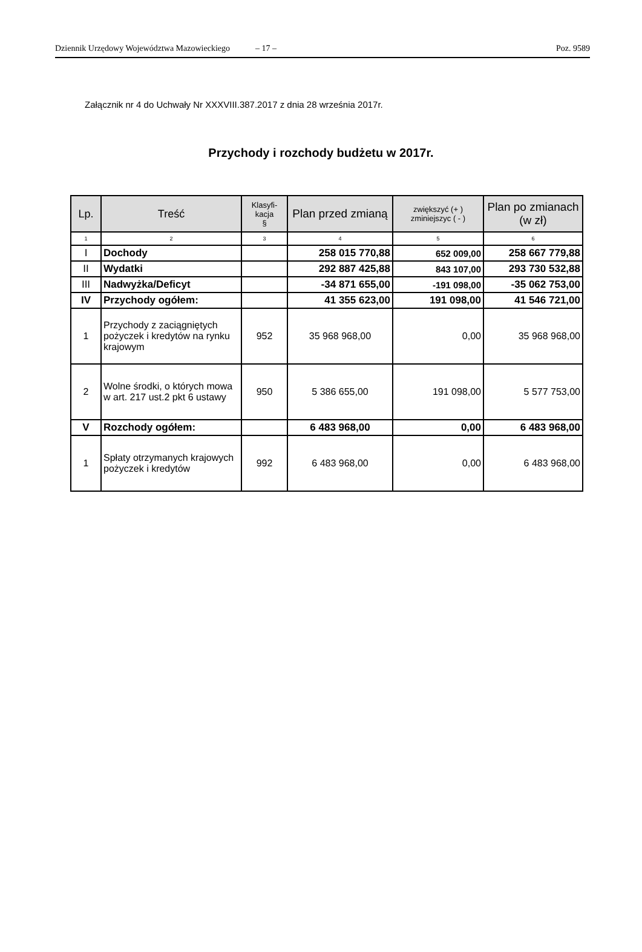Dziennik Urzędowy Województwa Mazowieckiego – 17 – Poz. 9589
Załącznik nr 4 do Uchwały Nr XXXVIII.387.2017 z dnia 28 września 2017r.
Przychody i rozchody budżetu w 2017r.
| Lp. | Treść | Klasyfi- kacja § | Plan przed zmianą | zwiększyć (+ ) zminiejszyc ( - ) | Plan po zmianach (w zł) |
| --- | --- | --- | --- | --- | --- |
| 1 | 2 | 3 | 4 | 5 | 6 |
| I | Dochody | | 258 015 770,88 | 652 009,00 | 258 667 779,88 |
| II | Wydatki | | 292 887 425,88 | 843 107,00 | 293 730 532,88 |
| III | Nadwyżka/Deficyt | | -34 871 655,00 | -191 098,00 | -35 062 753,00 |
| IV | Przychody ogółem: | | 41 355 623,00 | 191 098,00 | 41 546 721,00 |
| 1 | Przychody z zaciągniętych pożyczek i kredytów na rynku krajowym | 952 | 35 968 968,00 | 0,00 | 35 968 968,00 |
| 2 | Wolne środki, o których mowa w art. 217 ust.2 pkt 6 ustawy | 950 | 5 386 655,00 | 191 098,00 | 5 577 753,00 |
| V | Rozchody ogółem: | | 6 483 968,00 | 0,00 | 6 483 968,00 |
| 1 | Spłaty otrzymanych krajowych pożyczek i kredytów | 992 | 6 483 968,00 | 0,00 | 6 483 968,00 |